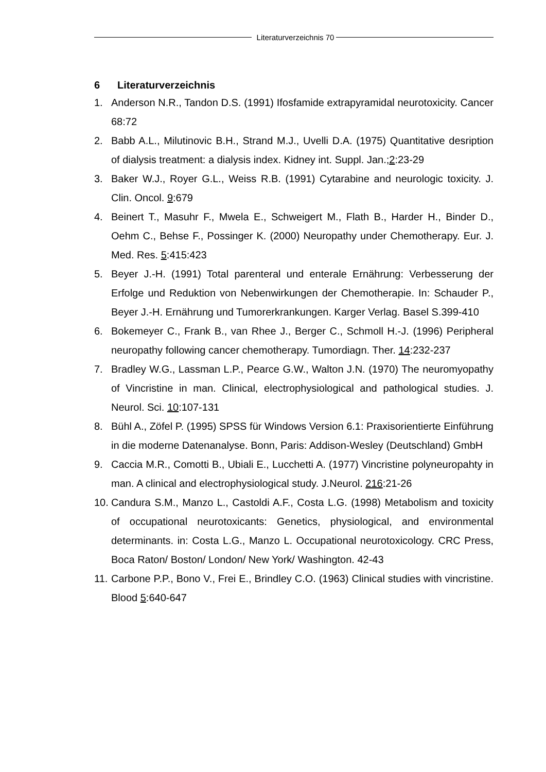Literaturverzeichnis 70
6 Literaturverzeichnis
1. Anderson N.R., Tandon D.S. (1991) Ifosfamide extrapyramidal neurotoxicity. Cancer 68:72
2. Babb A.L., Milutinovic B.H., Strand M.J., Uvelli D.A. (1975) Quantitative desription of dialysis treatment: a dialysis index. Kidney int. Suppl. Jan.;2:23-29
3. Baker W.J., Royer G.L., Weiss R.B. (1991) Cytarabine and neurologic toxicity. J. Clin. Oncol. 9:679
4. Beinert T., Masuhr F., Mwela E., Schweigert M., Flath B., Harder H., Binder D., Oehm C., Behse F., Possinger K. (2000) Neuropathy under Chemotherapy. Eur. J. Med. Res. 5:415:423
5. Beyer J.-H. (1991) Total parenteral und enterale Ernährung: Verbesserung der Erfolge und Reduktion von Nebenwirkungen der Chemotherapie. In: Schauder P., Beyer J.-H. Ernährung und Tumorerkrankungen. Karger Verlag. Basel S.399-410
6. Bokemeyer C., Frank B., van Rhee J., Berger C., Schmoll H.-J. (1996) Peripheral neuropathy following cancer chemotherapy. Tumordiagn. Ther. 14:232-237
7. Bradley W.G., Lassman L.P., Pearce G.W., Walton J.N. (1970) The neuromyopathy of Vincristine in man. Clinical, electrophysiological and pathological studies. J. Neurol. Sci. 10:107-131
8. Bühl A., Zöfel P. (1995) SPSS für Windows Version 6.1: Praxisorientierte Einführung in die moderne Datenanalyse. Bonn, Paris: Addison-Wesley (Deutschland) GmbH
9. Caccia M.R., Comotti B., Ubiali E., Lucchetti A. (1977) Vincristine polyneuropahty in man. A clinical and electrophysiological study. J.Neurol. 216:21-26
10.
Candura S.M., Manzo L., Castoldi A.F., Costa L.G. (1998) Metabolism and toxicity of occupational neurotoxicants: Genetics, physiological, and environmental determinants. in: Costa L.G., Manzo L. Occupational neurotoxicology. CRC Press, Boca Raton/ Boston/ London/ New York/ Washington. 42-43
11.
Carbone P.P., Bono V., Frei E., Brindley C.O. (1963) Clinical studies with vincristine. Blood 5:640-647